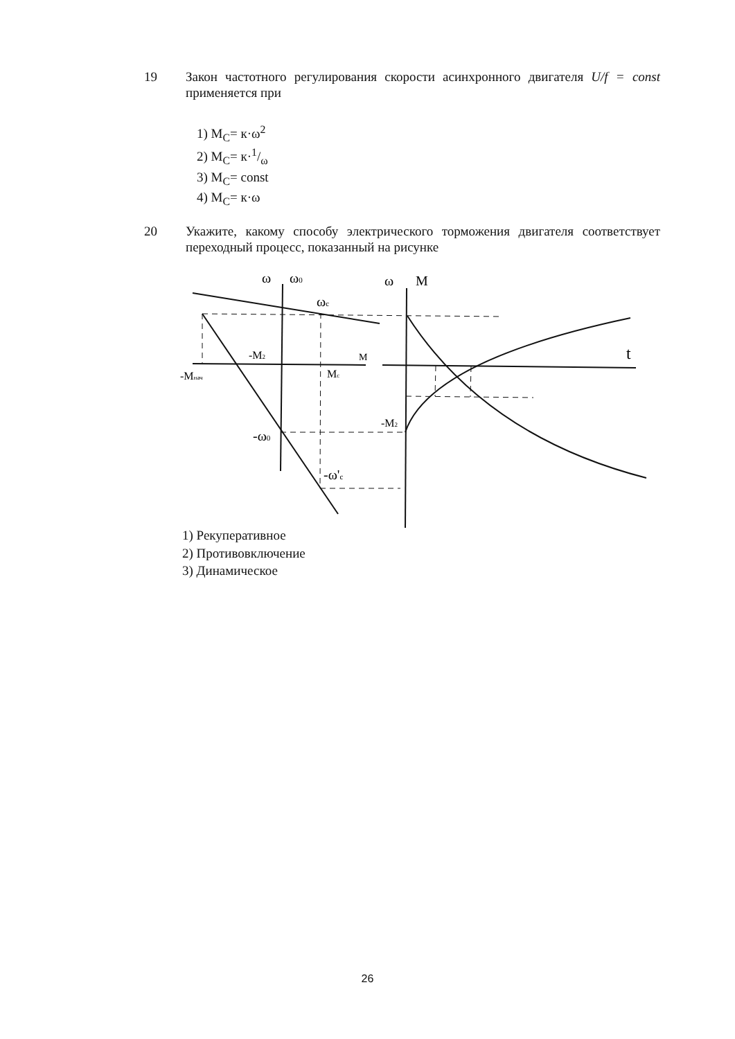19
Закон частотного регулирования скорости асинхронного двигателя U/f = const применяется при
1) M<sub>C</sub>= к·ω<sup>2</sup>
2) M<sub>C</sub>= к·1/ω
3) M<sub>C</sub>= const
4) M<sub>C</sub>= к·ω
20
Укажите, какому способу электрического торможения двигателя соответствует переходный процесс, показанный на рисунке
ω
ω0
ωc
ω
M
-M2
M
-Mнач
Mc
t
-M2
-ω0
-ω'c
1) Рекуперативное
2) Противовключение
3) Динамическое
26